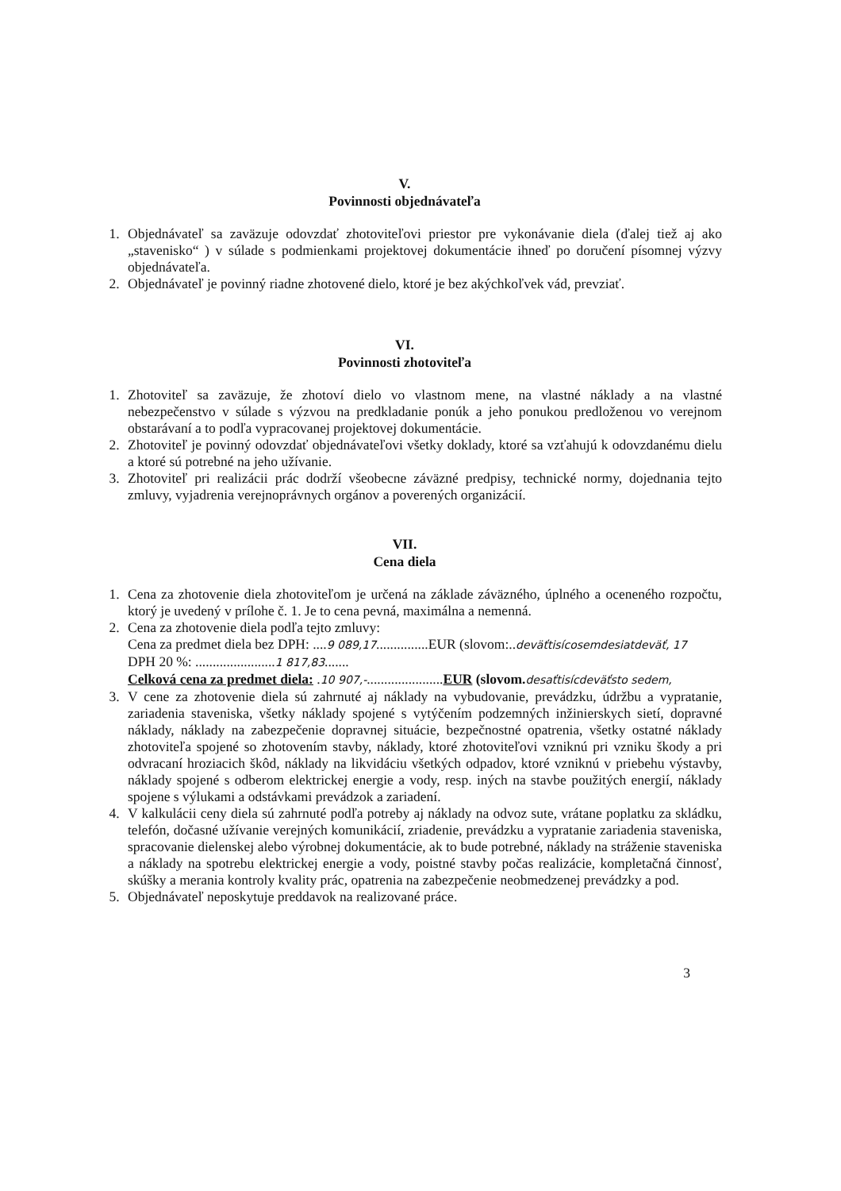V.
Povinnosti objednávateľa
1. Objednávateľ sa zaväzuje odovzdať zhotoviteľovi priestor pre vykonávanie diela (ďalej tiež aj ako „stavenisko“ ) v súlade s podmienkami projektovej dokumentácie ihneď po doručení písomnej výzvy objednávateľa.
2. Objednávateľ je povinný riadne zhotovené dielo, ktoré je bez akýchkoľvek vád, prevziať.
VI.
Povinnosti zhotoviteľa
1. Zhotoviteľ sa zaväzuje, že zhotoví dielo vo vlastnom mene, na vlastné náklady a na vlastné nebezpečenstvo v súlade s výzvou na predkladanie ponúk a jeho ponukou predloženou vo verejnom obstarávaní a to podľa vypracovanej projektovej dokumentácie.
2. Zhotoviteľ je povinný odovzdať objednávateľovi všetky doklady, ktoré sa vzťahujú k odovzdanému dielu a ktoré sú potrebné na jeho užívanie.
3. Zhotoviteľ pri realizácii prác dodrží všeobecne záväzné predpisy, technické normy, dojednania tejto zmluvy, vyjadrenia verejnoprávnych orgánov a poverených organizácií.
VII.
Cena diela
1. Cena za zhotovenie diela zhotoviteľom je určená na základe záväzného, úplného a oceneného rozpočtu, ktorý je uvedený v prílohe č. 1. Je to cena pevná, maximálna a nemenná.
2. Cena za zhotovenie diela podľa tejto zmluvy:
Cena za predmet diela bez DPH: ....9 089,17...............EUR (slovom:..deväťtisícosemdesiatdeväť, 17
DPH 20 %: .......................1 817,83.......
Celková cena za predmet diela: .10 907,-......................EUR (slovom. desaťtisícdeväťsto sedem,
3. V cene za zhotovenie diela sú zahrnuté aj náklady na vybudovanie, prevádzku, údržbu a vypratanie, zariadenia staveniska, všetky náklady spojené s vytýčením podzemných inžinierskych sietí, dopravné náklady, náklady na zabezpečenie dopravnej situácie, bezpečnostné opatrenia, všetky ostatné náklady zhotoviteľa spojené so zhotovením stavby, náklady, ktoré zhotoviteľovi vzniknú pri vzniku škody a pri odvracaní hroziacich škôd, náklady na likvidáciu všetkých odpadov, ktoré vzniknú v priebehu výstavby, náklady spojené s odberom elektrickej energie a vody, resp. iných na stavbe použitých energií, náklady spojene s výlukami a odstávkami prevádzok a zariadení.
4. V kalkulácii ceny diela sú zahrnuté podľa potreby aj náklady na odvoz sute, vrátane poplatku za skládku, telefón, dočasné užívanie verejných komunikácií, zriadenie, prevádzku a vypratanie zariadenia staveniska, spracovanie dielenskej alebo výrobnej dokumentácie, ak to bude potrebné, náklady na stráženie staveniska a náklady na spotrebu elektrickej energie a vody, poistné stavby počas realizácie, kompletačná činnosť, skúšky a merania kontroly kvality prác, opatrenia na zabezpečenie neobmedzenej prevádzky a pod.
5. Objednávateľ neposkytuje preddavok na realizované práce.
3